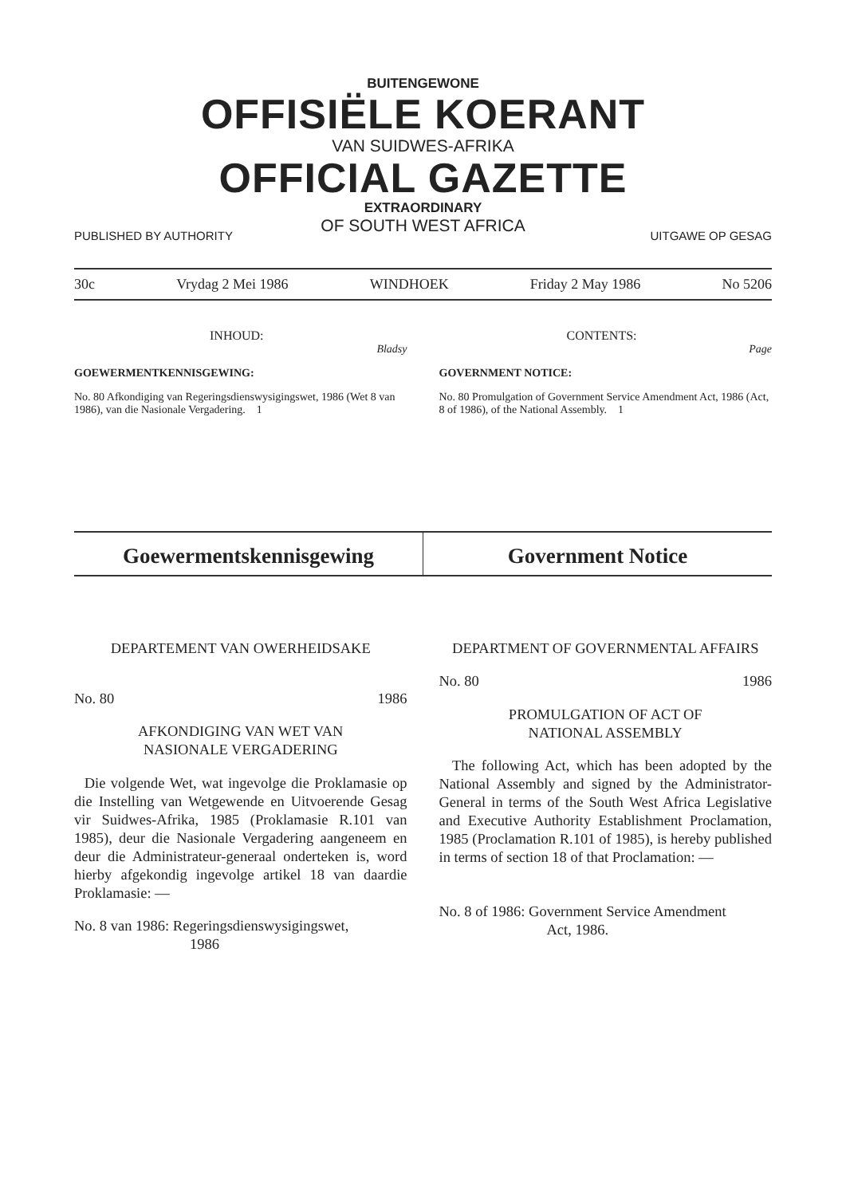BUITENGEWONE
OFFISIËLE KOERANT
VAN SUIDWES-AFRIKA
OFFICIAL GAZETTE
EXTRAORDINARY
OF SOUTH WEST AFRICA
PUBLISHED BY AUTHORITY UITGAWE OP GESAG
30c Vrydag 2 Mei 1986 WINDHOEK Friday 2 May 1986 No 5206
INHOUD:
Bladsy
GOEWERMENTKENNISGEWING:
No. 80 Afkondiging van Regeringsdienswysigingswet, 1986 (Wet 8 van 1986), van die Nasionale Vergadering. 1
CONTENTS:
Page
GOVERNMENT NOTICE:
No. 80 Promulgation of Government Service Amendment Act, 1986 (Act, 8 of 1986), of the National Assembly. 1
Goewermentskennisgewing Government Notice
DEPARTEMENT VAN OWERHEIDSAKE
No. 80 1986
AFKONDIGING VAN WET VAN
NASIONALE VERGADERING
Die volgende Wet, wat ingevolge die Proklamasie op die Instelling van Wetgewende en Uitvoerende Gesag vir Suidwes-Afrika, 1985 (Proklamasie R.101 van 1985), deur die Nasionale Vergadering aangeneem en deur die Administrateur-generaal onderteken is, word hierby afgekondig ingevolge artikel 18 van daardie Proklamasie: —
No. 8 van 1986: Regeringsdienswysigingswet,
1986
DEPARTMENT OF GOVERNMENTAL AFFAIRS
No. 80 1986
PROMULGATION OF ACT OF
NATIONAL ASSEMBLY
The following Act, which has been adopted by the National Assembly and signed by the Administrator-General in terms of the South West Africa Legislative and Executive Authority Establishment Proclamation, 1985 (Proclamation R.101 of 1985), is hereby published in terms of section 18 of that Proclamation: —
No. 8 of 1986: Government Service Amendment
Act, 1986.